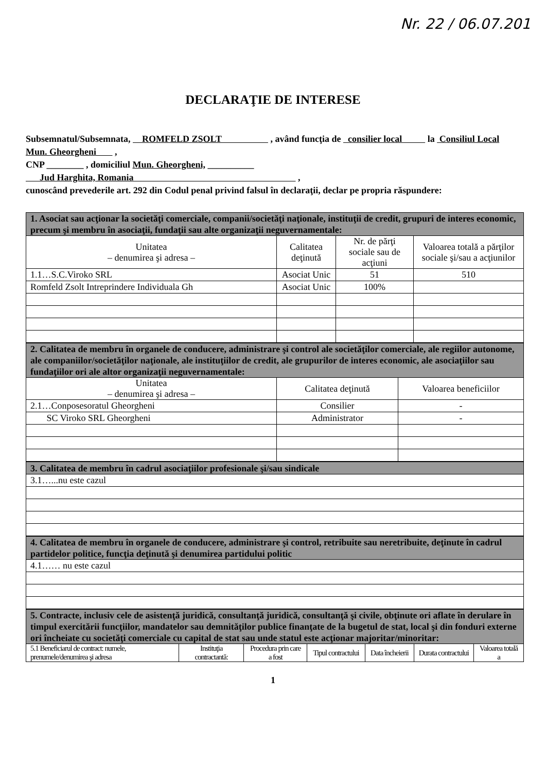Nr. 22 / 06.07.201
DECLARAŢIE DE INTERESE
Subsemnatul/Subsemnata, ROMFELD ZSOLT , având funcţia de consilier local la Consiliul Local Mun. Gheorgheni ,
CNP ________ , domiciliul Mun. Gheorgheni, __________
Jud Harghita, Romania ,
cunoscând prevederile art. 292 din Codul penal privind falsul în declaraţii, declar pe propria răspundere:
| 1. Asociat sau acţionar la societăţi comerciale, companii/societăţi naţionale, instituţii de credit, grupuri de interes economic, precum şi membru în asociaţii, fundaţii sau alte organizaţii neguvernamentale: | | | |
| --- | --- | --- | --- |
| Unitatea – denumirea şi adresa – | Calitatea deţinută | Nr. de părţi sociale sau de acţiuni | Valoarea totală a părţilor sociale şi/sau a acţiunilor |
| 1.1…S.C.Viroko SRL | Asociat Unic | 51 | 510 |
| Romfeld Zsolt Intreprindere Individuala Gh | Asociat Unic | 100% | |
| 2. Calitatea de membru în organele de conducere, administrare şi control ale societăţilor comerciale, ale regiilor autonome, ale companiilor/societăţilor naţionale, ale instituţiilor de credit, ale grupurilor de interes economic, ale asociaţiilor sau fundaţiilor ori ale altor organizaţii neguvernamentale: | | |
| --- | --- | --- |
| Unitatea – denumirea şi adresa – | Calitatea deţinută | Valoarea beneficiilor |
| 2.1…Conposesoratul Gheorgheni | Consilier | - |
| SC Viroko SRL Gheorgheni | Administrator | - |
| 3. Calitatea de membru în cadrul asociaţiilor profesionale şi/sau sindicale |
| --- |
| 3.1…...nu este cazul |
| 4. Calitatea de membru în organele de conducere, administrare şi control, retribuite sau neretribuite, deţinute în cadrul partidelor politice, funcţia deţinută şi denumirea partidului politic |
| --- |
| 4.1…… nu este cazul |
| 5. Contracte, inclusiv cele de asistenţă juridică, consultanţă juridică, consultanţă şi civile, obţinute ori aflate în derulare în timpul exercitării funcţiilor, mandatelor sau demnităţilor publice finanţate de la bugetul de stat, local şi din fonduri externe ori încheiate cu societăţi comerciale cu capital de stat sau unde statul este acţionar majoritar/minoritar: | | | | | | |
| --- | --- | --- | --- | --- | --- | --- |
| 5.1 Beneficiarul de contract: numele, prenumele/denumirea şi adresa | Instituţia contractantă: | Procedura prin care a fost | Tipul contractului | Data încheierii | Durata contractului | Valoarea totală a |
1